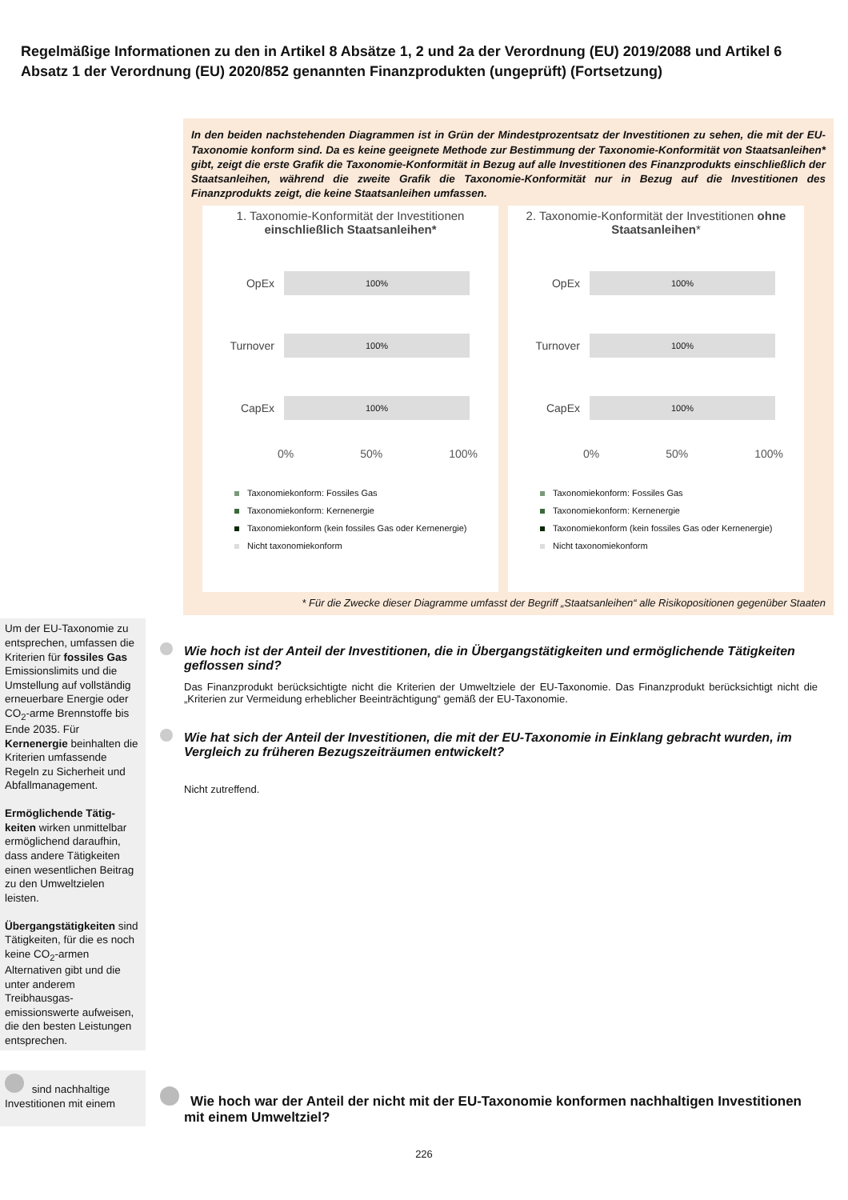Regelmäßige Informationen zu den in Artikel 8 Absätze 1, 2 und 2a der Verordnung (EU) 2019/2088 und Artikel 6 Absatz 1 der Verordnung (EU) 2020/852 genannten Finanzprodukten (ungeprüft) (Fortsetzung)
In den beiden nachstehenden Diagrammen ist in Grün der Mindestprozentsatz der Investitionen zu sehen, die mit der EU-Taxonomie konform sind. Da es keine geeignete Methode zur Bestimmung der Taxonomie-Konformität von Staatsanleihen* gibt, zeigt die erste Grafik die Taxonomie-Konformität in Bezug auf alle Investitionen des Finanzprodukts einschließlich der Staatsanleihen, während die zweite Grafik die Taxonomie-Konformität nur in Bezug auf die Investitionen des Finanzprodukts zeigt, die keine Staatsanleihen umfassen.
1. Taxonomie-Konformität der Investitionen
einschließlich Staatsanleihen*
OpEx
100%
Turnover
100%
CapEx
100%
0% 50% 100%
Taxonomiekonform: Fossiles Gas
Taxonomiekonform: Kernenergie
Taxonomiekonform (kein fossiles Gas oder Kernenergie)
Nicht taxonomiekonform
2. Taxonomie-Konformität der Investitionen ohne Staatsanleihen*
OpEx
100%
Turnover
100%
CapEx
100%
0% 50% 100%
Taxonomiekonform: Fossiles Gas
Taxonomiekonform: Kernenergie
Taxonomiekonform (kein fossiles Gas oder Kernenergie)
Nicht taxonomiekonform
* Für die Zwecke dieser Diagramme umfasst der Begriff „Staatsanleihen“ alle Risikopositionen gegenüber Staaten
Um der EU-Taxonomie zu entsprechen, umfassen die Kriterien für fossiles Gas Emissionslimits und die Umstellung auf vollständig erneuerbare Energie oder CO<sub>2</sub>-arme Brennstoffe bis Ende 2035. Für Kernenergie beinhalten die Kriterien umfassende Regeln zu Sicherheit und Abfallmanagement.
Ermöglichende Tätig­keiten wirken unmittel­bar ermöglichend daraufhin, dass andere Tätigkeiten einen we­sentlichen Beitrag zu den Umweltzielen leisten.
Übergangstätigkeiten sind Tätigkeiten, für die es noch keine CO<sub>2</sub>-armen Alternativen gibt und die unter anderem Treibhausgas­emissionswerte auf­weisen, die den besten Leistungen entsprechen.
Wie hoch ist der Anteil der Investitionen, die in Übergangstätigkeiten und ermöglichende Tätigkeiten geflossen sind?
Das Finanzprodukt berücksichtigte nicht die Kriterien der Umweltziele der EU-Taxonomie. Das Finanzprodukt berücksichtigt nicht die „Kriterien zur Vermeidung erheblicher Beeinträchtigung“ gemäß der EU-Taxonomie.
Wie hat sich der Anteil der Investitionen, die mit der EU-Taxonomie in Einklang gebracht wurden, im Vergleich zu früheren Bezugszeiträumen entwickelt?
Nicht zutreffend.
sind nachhaltige Investitionen mit einem
Wie hoch war der Anteil der nicht mit der EU-Taxonomie konformen nachhaltigen Investitionen mit einem Umweltziel?
226